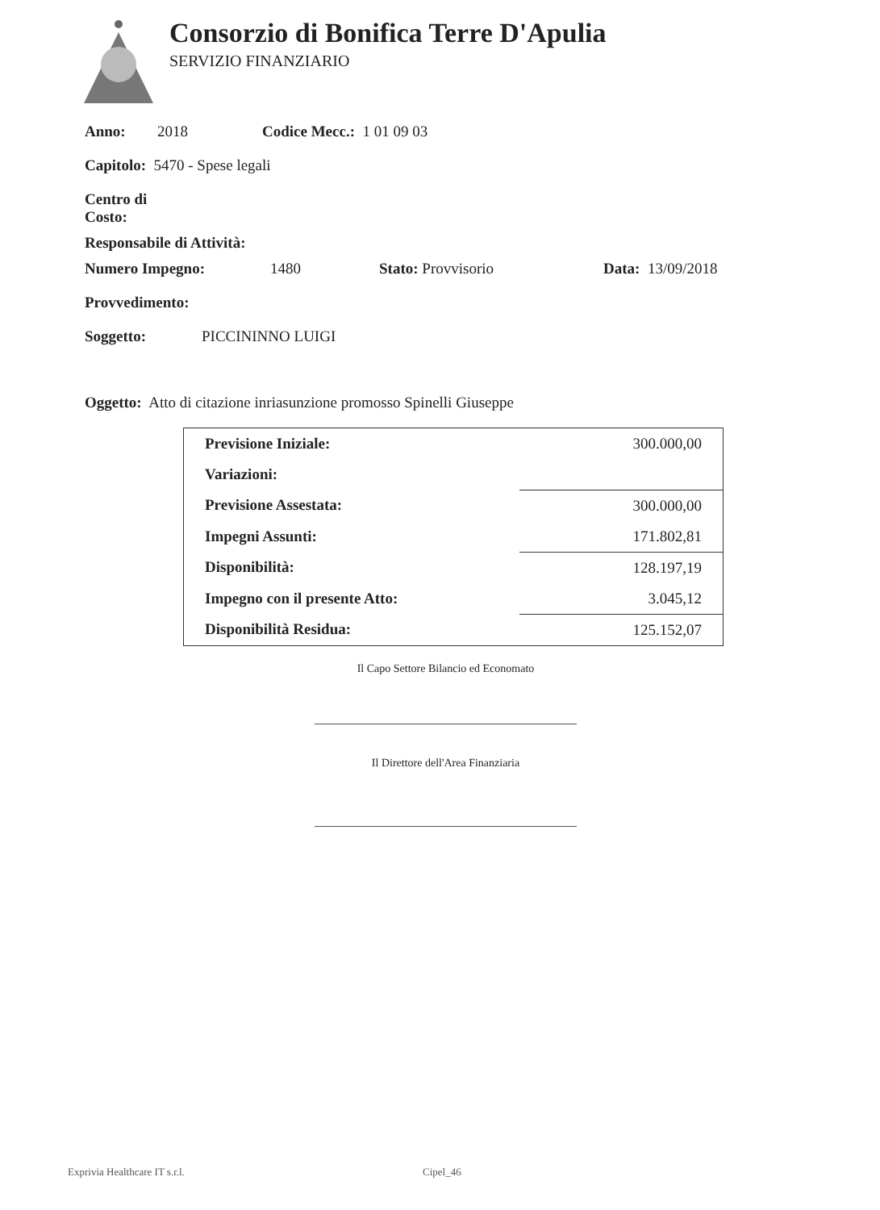Consorzio di Bonifica Terre D'Apulia
SERVIZIO FINANZIARIO
Anno: 2018 Codice Mecc.: 1 01 09 03
Capitolo: 5470 - Spese legali
Centro di
Costo:
Responsabile di Attività:
Numero Impegno: 1480 Stato: Provvisorio Data: 13/09/2018
Provvedimento:
Soggetto: PICCININNO LUIGI
Oggetto: Atto di citazione inriasunzione promosso Spinelli Giuseppe
| Previsione Iniziale: | 300.000,00 |
| Variazioni: | |
| Previsione Assestata: | 300.000,00 |
| Impegni Assunti: | 171.802,81 |
| Disponibilità: | 128.197,19 |
| Impegno con il presente Atto: | 3.045,12 |
| Disponibilità Residua: | 125.152,07 |
Il Capo Settore Bilancio ed Economato
Il Direttore dell'Area Finanziaria
Exprivia Healthcare IT s.r.l. Cipel_46